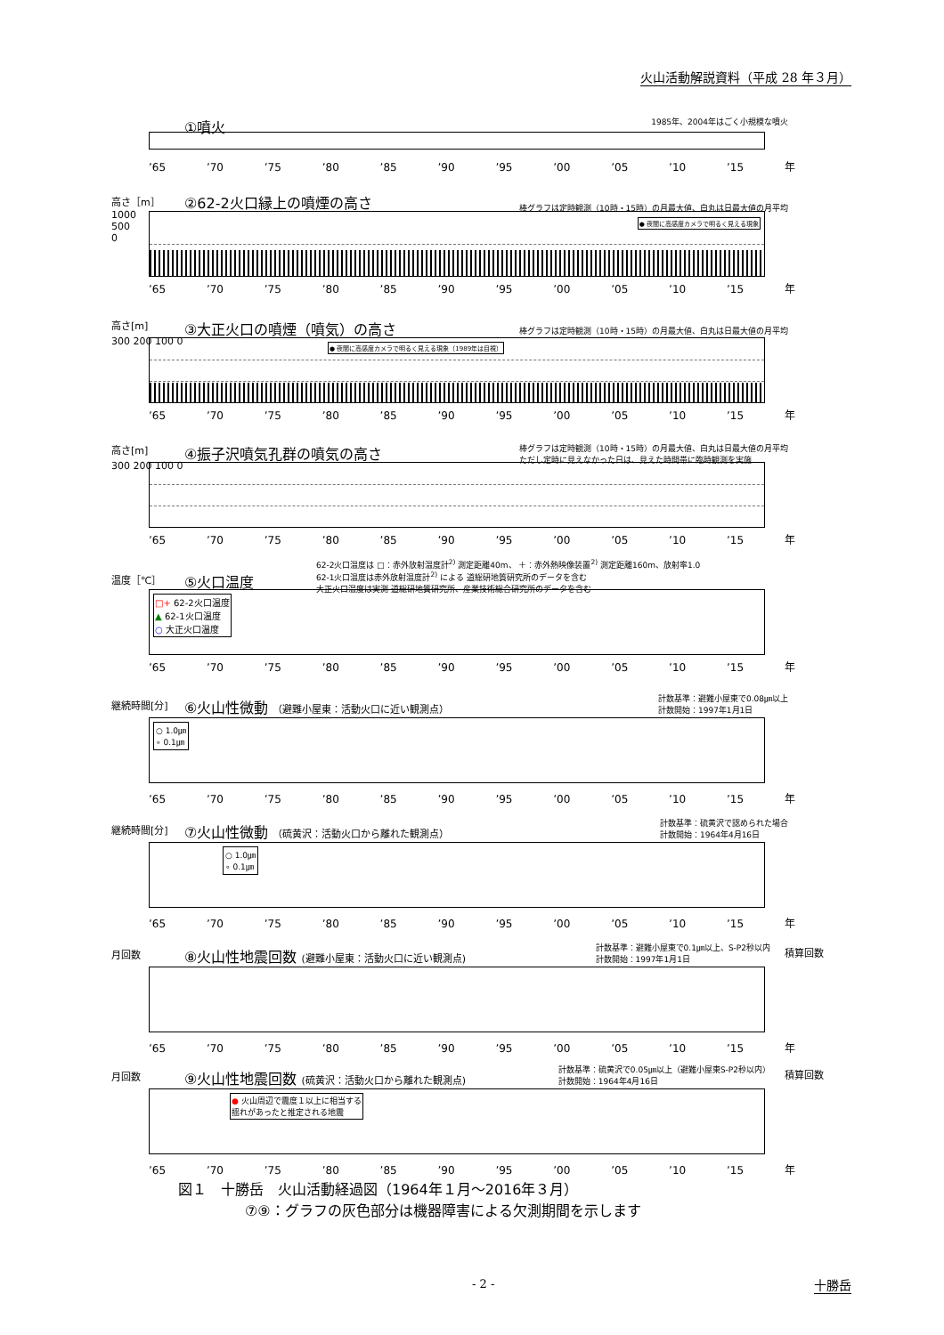火山活動解説資料（平成 28 年３月）
①噴火
1985年、2004年はごく小規模な噴火
’65 ’70 ’75 ’80 ’85 ’90 ’95 ’00 ’05 ’10 ’15 年
高さ［m］
②62-2火口縁上の噴煙の高さ
棒グラフは定時観測（10時・15時）の月最大値、白丸は日最大値の月平均
● 夜間に高感度カメラで明るく見える現象
1000
500
0
’65 ’70 ’75 ’80 ’85 ’90 ’95 ’00 ’05 ’10 ’15 年
高さ[m]
③大正火口の噴煙（噴気）の高さ
棒グラフは定時観測（10時・15時）の月最大値、白丸は日最大値の月平均
● 夜間に高感度カメラで明るく見える現象（1989年は目視）
300 200 100 0
’65 ’70 ’75 ’80 ’85 ’90 ’95 ’00 ’05 ’10 ’15 年
高さ[m]
④振子沢噴気孔群の噴気の高さ
棒グラフは定時観測（10時・15時）の月最大値、白丸は日最大値の月平均
ただし定時に見えなかった日は、見えた時間帯に臨時観測を実施
300 200 100 0
’65 ’70 ’75 ’80 ’85 ’90 ’95 ’00 ’05 ’10 ’15 年
62-2火口温度は □：赤外放射温度計<sup>2)</sup> 測定距離40m、 ＋：赤外熱映像装置<sup>2)</sup> 測定距離160m、放射率1.0
62-1火口温度は赤外放射温度計<sup>2)</sup> による 道総研地質研究所のデータを含む
大正火口温度は実測 道総研地質研究所、産業技術総合研究所のデータを含む
温度［℃］
⑤火口温度
□+ 62-2火口温度
▲ 62-1火口温度
○ 大正火口温度
’65 ’70 ’75 ’80 ’85 ’90 ’95 ’00 ’05 ’10 ’15 年
計数基準：避難小屋東で0.08㎛以上
計数開始：1997年1月1日
継続時間[分]
⑥火山性微動 （避難小屋東：活動火口に近い観測点）
○ 1.0㎛
∘ 0.1㎛
’65 ’70 ’75 ’80 ’85 ’90 ’95 ’00 ’05 ’10 ’15 年
計数基準：硫黄沢で認められた場合
計数開始：1964年4月16日
継続時間[分]
⑦火山性微動 （硫黄沢：活動火口から離れた観測点）
○ 1.0㎛
∘ 0.1㎛
’65 ’70 ’75 ’80 ’85 ’90 ’95 ’00 ’05 ’10 ’15 年
計数基準：避難小屋東で0.1㎛以上、S-P2秒以内
計数開始：1997年1月1日
月回数
⑧火山性地震回数 (避難小屋東：活動火口に近い観測点)
積算回数
’65 ’70 ’75 ’80 ’85 ’90 ’95 ’00 ’05 ’10 ’15 年
計数基準：硫黄沢で0.05㎛以上（避難小屋東S-P2秒以内）
計数開始：1964年4月16日
月回数
⑨火山性地震回数 (硫黄沢：活動火口から離れた観測点)
● 火山周辺で震度１以上に相当する
揺れがあったと推定される地震
積算回数
’65 ’70 ’75 ’80 ’85 ’90 ’95 ’00 ’05 ’10 ’15 年
図１　十勝岳　火山活動経過図（1964年１月～2016年３月）
⑦⑨：グラフの灰色部分は機器障害による欠測期間を示します
- 2 - 十勝岳